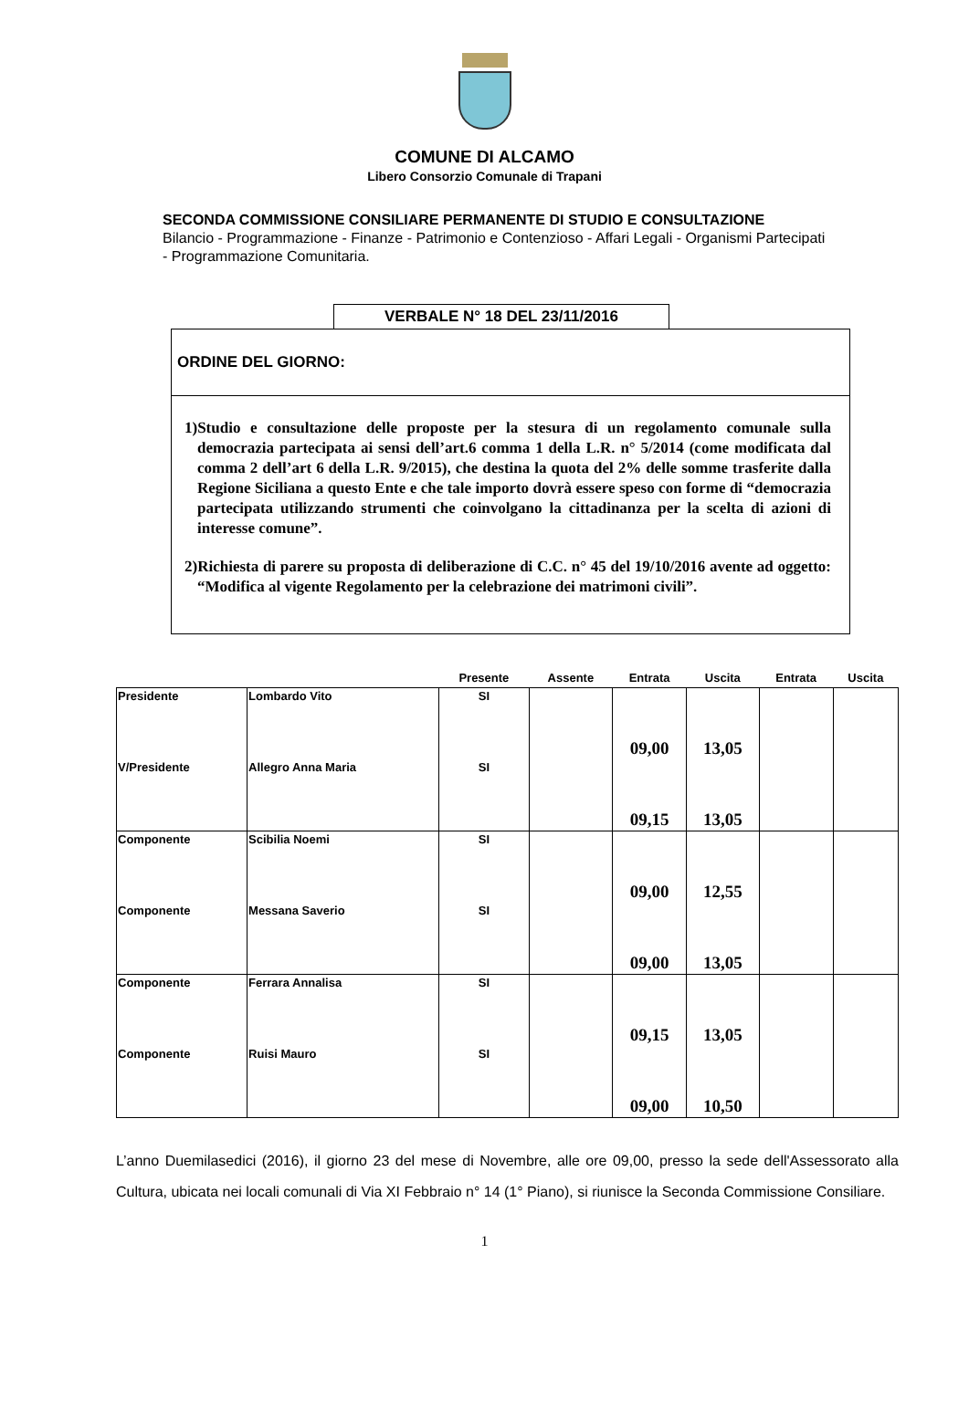COMUNE DI ALCAMO
Libero Consorzio Comunale di Trapani
SECONDA COMMISSIONE CONSILIARE PERMANENTE DI STUDIO E CONSULTAZIONE
Bilancio - Programmazione - Finanze - Patrimonio e Contenzioso - Affari Legali - Organismi Partecipati - Programmazione Comunitaria.
VERBALE N° 18 DEL 23/11/2016
ORDINE DEL GIORNO:
1)Studio e consultazione delle proposte per la stesura di un regolamento comunale sulla democrazia partecipata ai sensi dell’art.6 comma 1 della L.R. n° 5/2014 (come modificata dal comma 2 dell’art 6 della L.R. 9/2015), che destina la quota del 2% delle somme trasferite dalla Regione Siciliana a questo Ente e che tale importo dovrà essere speso con forme di “democrazia partecipata utilizzando strumenti che coinvolgano la cittadinanza per la scelta di azioni di interesse comune”.
2)Richiesta di parere su proposta di deliberazione di C.C. n° 45 del 19/10/2016 avente ad oggetto: “Modifica al vigente Regolamento per la celebrazione dei matrimoni civili”.
| | | Presente | Assente | Entrata | Uscita | Entrata | Uscita |
| --- | --- | --- | --- | --- | --- | --- | --- |
| Presidente | Lombardo Vito | SI | | 09,00 | 13,05 | | |
| V/Presidente | Allegro Anna Maria | SI | | 09,15 | 13,05 | | |
| Componente | Scibilia Noemi | SI | | 09,00 | 12,55 | | |
| Componente | Messana Saverio | SI | | 09,00 | 13,05 | | |
| Componente | Ferrara Annalisa | SI | | 09,15 | 13,05 | | |
| Componente | Ruisi Mauro | SI | | 09,00 | 10,50 | | |
L’anno Duemilasedici (2016), il giorno 23 del mese di Novembre, alle ore 09,00, presso la sede dell'Assessorato alla Cultura, ubicata nei locali comunali di Via XI Febbraio n° 14 (1° Piano), si riunisce la Seconda Commissione Consiliare.
1